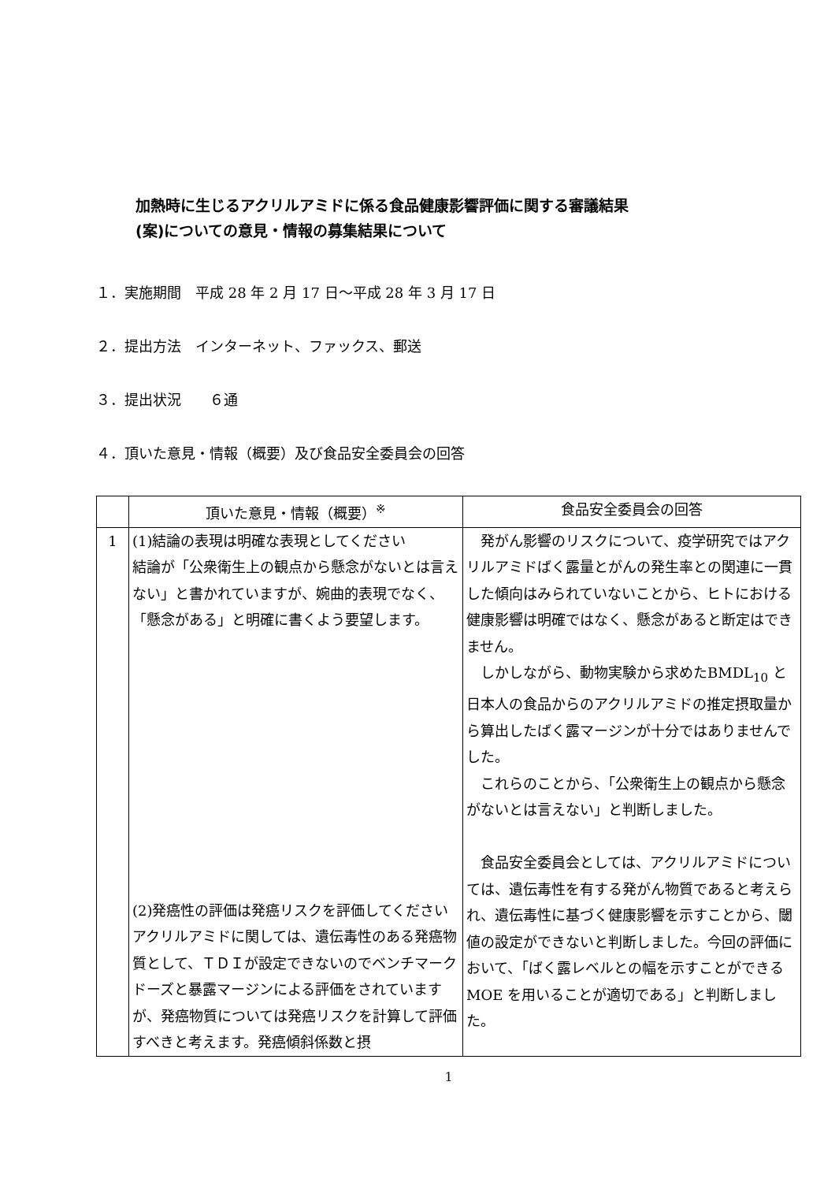加熱時に生じるアクリルアミドに係る食品健康影響評価に関する審議結果
(案)についての意見・情報の募集結果について
１．実施期間　平成 28 年 2 月 17 日～平成 28 年 3 月 17 日
２．提出方法　インターネット、ファックス、郵送
３．提出状況　　６通
４．頂いた意見・情報（概要）及び食品安全委員会の回答
| | 頂いた意見・情報（概要）<sup>※</sup> | 食品安全委員会の回答 |
| --- | --- | --- |
| 1 | (1)結論の表現は明確な表現としてください 結論が「公衆衛生上の観点から懸念がないとは言えない」と書かれていますが、婉曲的表現でなく、「懸念がある」と明確に書くよう要望します。 (2)発癌性の評価は発癌リスクを評価してください アクリルアミドに関しては、遺伝毒性のある発癌物質として、ＴＤＩが設定できないのでベンチマークドーズと暴露マージンによる評価をされていますが、発癌物質については発癌リスクを計算して評価すべきと考えます。発癌傾斜係数と摂 | 発がん影響のリスクについて、疫学研究ではアクリルアミドばく露量とがんの発生率との関連に一貫した傾向はみられていないことから、ヒトにおける健康影響は明確ではなく、懸念があると断定はできません。 しかしながら、動物実験から求めたBMDL<sub>10</sub> と日本人の食品からのアクリルアミドの推定摂取量から算出したばく露マージンが十分ではありませんでした。 これらのことから、「公衆衛生上の観点から懸念がないとは言えない」と判断しました。 食品安全委員会としては、アクリルアミドについては、遺伝毒性を有する発がん物質であると考えられ、遺伝毒性に基づく健康影響を示すことから、閾値の設定ができないと判断しました。今回の評価において、「ばく露レベルとの幅を示すことができる MOE を用いることが適切である」と判断しました。 |
1